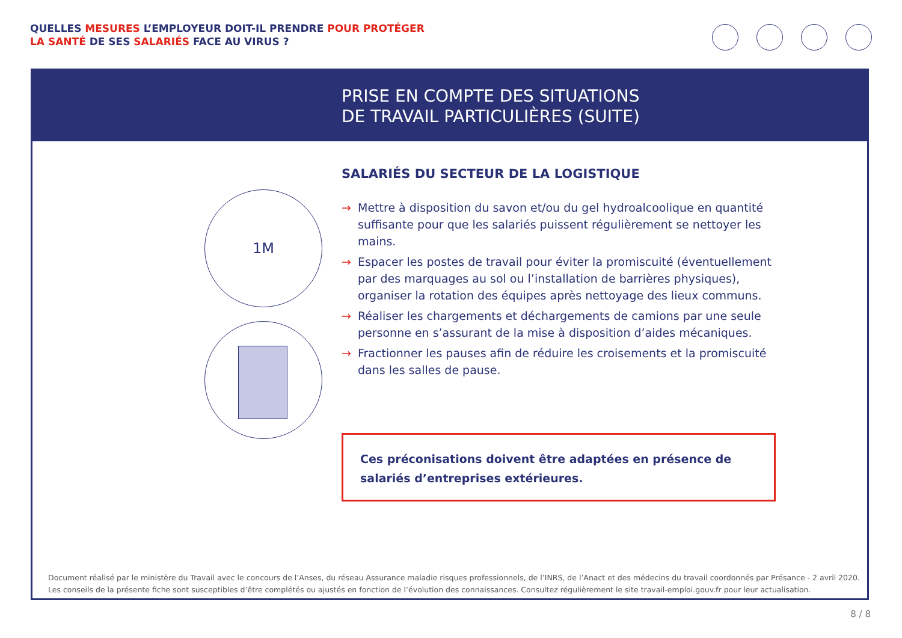QUELLES MESURES L’EMPLOYEUR DOIT-IL PRENDRE POUR PROTÉGER
LA SANTÉ DE SES SALARIÉS FACE AU VIRUS ?
PRISE EN COMPTE DES SITUATIONS
DE TRAVAIL PARTICULIÈRES (SUITE)
1M
SALARIÉS DU SECTEUR DE LA LOGISTIQUE
→ Mettre à disposition du savon et/ou du gel hydroalcoolique en quantité suffisante pour que les salariés puissent régulièrement se nettoyer les mains.
→ Espacer les postes de travail pour éviter la promiscuité (éventuellement par des marquages au sol ou l’installation de barrières physiques), organiser la rotation des équipes après nettoyage des lieux communs.
→ Réaliser les chargements et déchargements de camions par une seule personne en s’assurant de la mise à disposition d’aides mécaniques.
→ Fractionner les pauses afin de réduire les croisements et la promiscuité dans les salles de pause.
Ces préconisations doivent être adaptées en présence de salariés d’entreprises extérieures.
Document réalisé par le ministère du Travail avec le concours de l’Anses, du réseau Assurance maladie risques professionnels, de l’INRS, de l’Anact et des médecins du travail coordonnés par Présance - 2 avril 2020.
Les conseils de la présente fiche sont susceptibles d’être complétés ou ajustés en fonction de l’évolution des connaissances. Consultez régulièrement le site travail-emploi.gouv.fr pour leur actualisation.
8 / 8